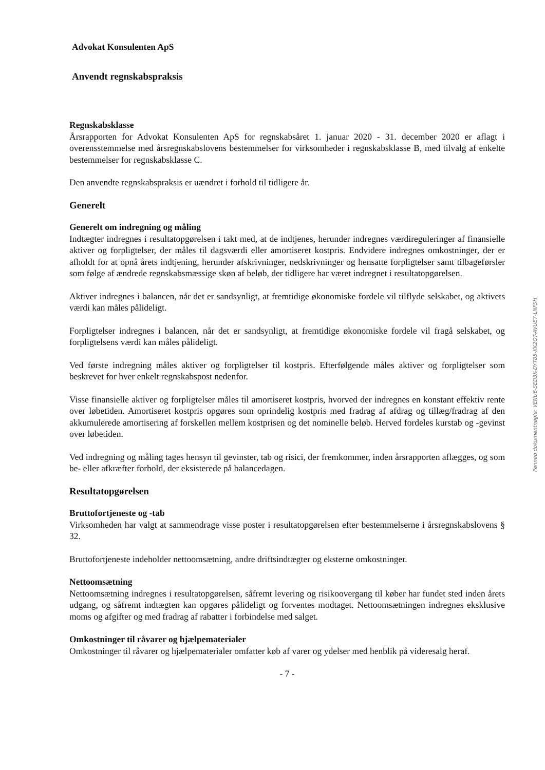Advokat Konsulenten ApS
Anvendt regnskabspraksis
Regnskabsklasse
Årsrapporten for Advokat Konsulenten ApS for regnskabsåret 1. januar 2020 - 31. december 2020 er aflagt i overensstemmelse med årsregnskabslovens bestemmelser for virksomheder i regnskabsklasse B, med tilvalg af enkelte bestemmelser for regnskabsklasse C.
Den anvendte regnskabspraksis er uændret i forhold til tidligere år.
Generelt
Generelt om indregning og måling
Indtægter indregnes i resultatopgørelsen i takt med, at de indtjenes, herunder indregnes værdireguleringer af finansielle aktiver og forpligtelser, der måles til dagsværdi eller amortiseret kostpris. Endvidere indregnes omkostninger, der er afholdt for at opnå årets indtjening, herunder afskrivninger, nedskrivninger og hensatte forpligtelser samt tilbageførsler som følge af ændrede regnskabsmæssige skøn af beløb, der tidligere har været indregnet i resultatopgørelsen.
Aktiver indregnes i balancen, når det er sandsynligt, at fremtidige økonomiske fordele vil tilflyde selskabet, og aktivets værdi kan måles pålideligt.
Forpligtelser indregnes i balancen, når det er sandsynligt, at fremtidige økonomiske fordele vil fragå selskabet, og forpligtelsens værdi kan måles pålideligt.
Ved første indregning måles aktiver og forpligtelser til kostpris. Efterfølgende måles aktiver og forpligtelser som beskrevet for hver enkelt regnskabspost nedenfor.
Visse finansielle aktiver og forpligtelser måles til amortiseret kostpris, hvorved der indregnes en konstant effektiv rente over løbetiden. Amortiseret kostpris opgøres som oprindelig kostpris med fradrag af afdrag og tillæg/fradrag af den akkumulerede amortisering af forskellen mellem kostprisen og det nominelle beløb. Herved fordeles kurstab og -gevinst over løbetiden.
Ved indregning og måling tages hensyn til gevinster, tab og risici, der fremkommer, inden årsrapporten aflægges, og som be- eller afkræfter forhold, der eksisterede på balancedagen.
Resultatopgørelsen
Bruttofortjeneste og -tab
Virksomheden har valgt at sammendrage visse poster i resultatopgørelsen efter bestemmelserne i årsregnskabslovens § 32.
Bruttofortjeneste indeholder nettoomsætning, andre driftsindtægter og eksterne omkostninger.
Nettoomsætning
Nettoomsætning indregnes i resultatopgørelsen, såfremt levering og risikoovergang til køber har fundet sted inden årets udgang, og såfremt indtægten kan opgøres pålideligt og forventes modtaget. Nettoomsætningen indregnes eksklusive moms og afgifter og med fradrag af rabatter i forbindelse med salget.
Omkostninger til råvarer og hjælpematerialer
Omkostninger til råvarer og hjælpematerialer omfatter køb af varer og ydelser med henblik på videresalg heraf.
- 7 -
Penneo dokumentnøgle: VENU6-SED3K-DYT85-KK2QT-AVUE7-LNFSH